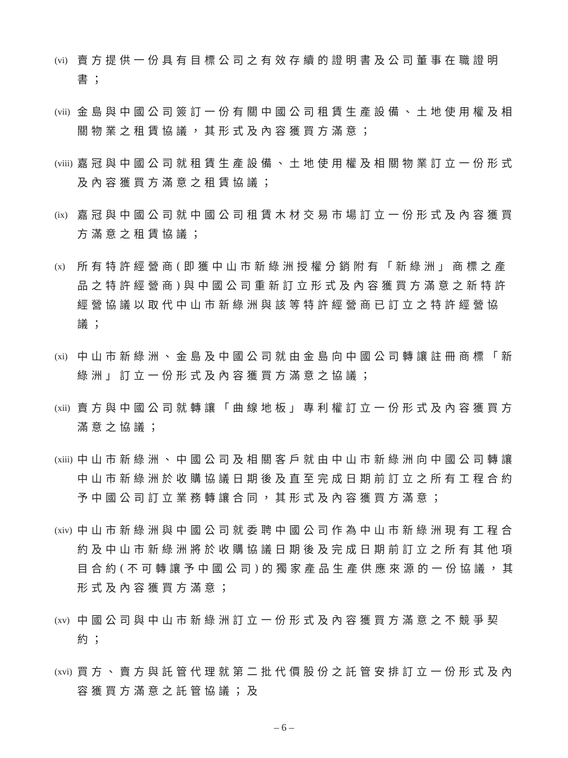(vi) 賣方提供一份具有目標公司之有效存續的證明書及公司董事在職證明書；
(vii) 金島與中國公司簽訂一份有關中國公司租賃生產設備、土地使用權及相關物業之租賃協議，其形式及內容獲買方滿意；
(viii) 嘉冠與中國公司就租賃生產設備、土地使用權及相關物業訂立一份形式及內容獲買方滿意之租賃協議；
(ix) 嘉冠與中國公司就中國公司租賃木材交易市場訂立一份形式及內容獲買方滿意之租賃協議；
(x) 所有特許經營商(即獲中山市新綠洲授權分銷附有「新綠洲」商標之產品之特許經營商)與中國公司重新訂立形式及內容獲買方滿意之新特許經營協議以取代中山市新綠洲與該等特許經營商已訂立之特許經營協議；
(xi) 中山市新綠洲、金島及中國公司就由金島向中國公司轉讓註冊商標「新綠洲」訂立一份形式及內容獲買方滿意之協議；
(xii) 賣方與中國公司就轉讓「曲線地板」專利權訂立一份形式及內容獲買方滿意之協議；
(xiii) 中山市新綠洲、中國公司及相關客戶就由中山市新綠洲向中國公司轉讓中山市新綠洲於收購協議日期後及直至完成日期前訂立之所有工程合約予中國公司訂立業務轉讓合同，其形式及內容獲買方滿意；
(xiv) 中山市新綠洲與中國公司就委聘中國公司作為中山市新綠洲現有工程合約及中山市新綠洲將於收購協議日期後及完成日期前訂立之所有其他項目合約(不可轉讓予中國公司)的獨家產品生產供應來源的一份協議，其形式及內容獲買方滿意；
(xv) 中國公司與中山市新綠洲訂立一份形式及內容獲買方滿意之不競爭契約；
(xvi) 買方、賣方與託管代理就第二批代價股份之託管安排訂立一份形式及內容獲買方滿意之託管協議；及
– 6 –